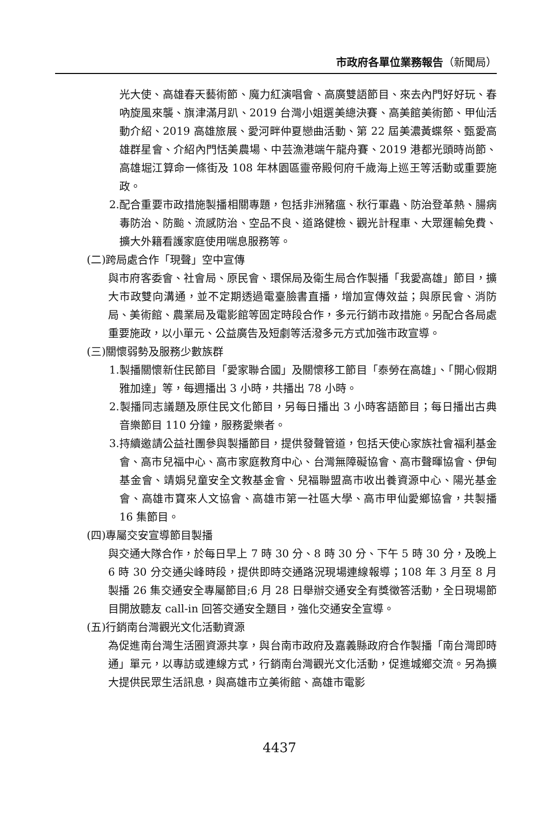市政府各單位業務報告（新聞局）
光大使、高雄春天藝術節、魔力紅演唱會、高廣雙語節目、來去內門好好玩、春吶旋風來襲、旗津滿月趴、2019 台灣小姐選美總決賽、高美館美術節、甲仙活動介紹、2019 高雄旅展、愛河畔仲夏戀曲活動、第 22 屆美濃黃蝶祭、甄愛高雄群星會、介紹內門恬美農場、中芸漁港端午龍舟賽、2019 港都光頭時尚節、高雄堀江算命一條街及 108 年林園區靈帝殿何府千歲海上巡王等活動或重要施政。
2.配合重要市政措施製播相關專題，包括非洲豬瘟、秋行軍蟲、防治登革熱、腸病毒防治、防颱、流感防治、空品不良、道路健檢、觀光計程車、大眾運輸免費、擴大外籍看護家庭使用喘息服務等。
(二)跨局處合作「現聲」空中宣傳
與市府客委會、社會局、原民會、環保局及衛生局合作製播「我愛高雄」節目，擴大市政雙向溝通，並不定期透過電臺臉書直播，增加宣傳效益；與原民會、消防局、美術館、農業局及電影館等固定時段合作，多元行銷市政措施。另配合各局處重要施政，以小單元、公益廣告及短劇等活潑多元方式加強市政宣導。
(三)關懷弱勢及服務少數族群
1.製播關懷新住民節目「愛家聯合國」及關懷移工節目「泰勞在高雄」、「開心假期雅加達」等，每週播出 3 小時，共播出 78 小時。
2.製播同志議題及原住民文化節目，另每日播出 3 小時客語節目；每日播出古典音樂節目 110 分鐘，服務愛樂者。
3.持續邀請公益社團參與製播節目，提供發聲管道，包括天使心家族社會福利基金會、高市兒福中心、高市家庭教育中心、台灣無障礙協會、高市聲暉協會、伊甸基金會、靖娟兒童安全文教基金會、兒福聯盟高市收出養資源中心、陽光基金會、高雄市寶來人文協會、高雄市第一社區大學、高市甲仙愛鄉協會，共製播 16 集節目。
(四)專屬交安宣導節目製播
與交通大隊合作，於每日早上 7 時 30 分、8 時 30 分、下午 5 時 30 分，及晚上 6 時 30 分交通尖峰時段，提供即時交通路況現場連線報導；108 年 3 月至 8 月製播 26 集交通安全專屬節目;6 月 28 日舉辦交通安全有獎徵答活動，全日現場節目開放聽友 call-in 回答交通安全題目，強化交通安全宣導。
(五)行銷南台灣觀光文化活動資源
為促進南台灣生活圈資源共享，與台南市政府及嘉義縣政府合作製播「南台灣即時通」單元，以專訪或連線方式，行銷南台灣觀光文化活動，促進城鄉交流。另為擴大提供民眾生活訊息，與高雄市立美術館、高雄市電影
4437